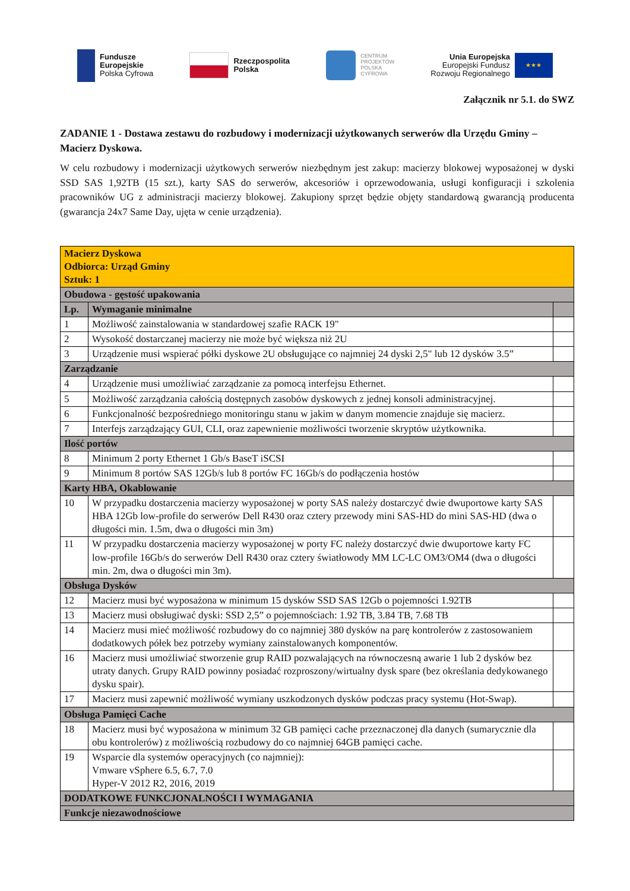Fundusze
Europejskie
Polska Cyfrowa
Rzeczpospolita
Polska
CENTRUM
PROJEKTÓW
POLSKA
CYFROWA
Unia Europejska
Europejski Fundusz
Rozwoju Regionalnego
★★★
Załącznik nr 5.1. do SWZ
ZADANIE 1 - Dostawa zestawu do rozbudowy i modernizacji użytkowanych serwerów dla Urzędu Gminy – Macierz Dyskowa.
W celu rozbudowy i modernizacji użytkowych serwerów niezbędnym jest zakup: macierzy blokowej wyposażonej w dyski SSD SAS 1,92TB (15 szt.), karty SAS do serwerów, akcesoriów i oprzewodowania, usługi konfiguracji i szkolenia pracowników UG z administracji macierzy blokowej. Zakupiony sprzęt będzie objęty standardową gwarancją producenta (gwarancja 24x7 Same Day, ujęta w cenie urządzenia).
| Macierz Dyskowa Odbiorca: Urząd Gminy Sztuk: 1 | | |
| Obudowa - gęstość upakowania | | |
| Lp. | Wymaganie minimalne | |
| 1 | Możliwość zainstalowania w standardowej szafie RACK 19" | |
| 2 | Wysokość dostarczanej macierzy nie może być większa niż 2U | |
| 3 | Urządzenie musi wspierać półki dyskowe 2U obsługujące co najmniej 24 dyski 2,5" lub 12 dysków 3.5” | |
| Zarządzanie | | |
| 4 | Urządzenie musi umożliwiać zarządzanie za pomocą interfejsu Ethernet. | |
| 5 | Możliwość zarządzania całością dostępnych zasobów dyskowych z jednej konsoli administracyjnej. | |
| 6 | Funkcjonalność bezpośredniego monitoringu stanu w jakim w danym momencie znajduje się macierz. | |
| 7 | Interfejs zarządzający GUI, CLI, oraz zapewnienie możliwości tworzenie skryptów użytkownika. | |
| Ilość portów | | |
| 8 | Minimum 2 porty Ethernet 1 Gb/s BaseT iSCSI | |
| 9 | Minimum 8 portów SAS 12Gb/s lub 8 portów FC 16Gb/s do podłączenia hostów | |
| Karty HBA, Okablowanie | | |
| 10 | W przypadku dostarczenia macierzy wyposażonej w porty SAS należy dostarczyć dwie dwuportowe karty SAS HBA 12Gb low-profile do serwerów Dell R430 oraz cztery przewody mini SAS-HD do mini SAS-HD (dwa o długości min. 1.5m, dwa o długości min 3m) | |
| 11 | W przypadku dostarczenia macierzy wyposażonej w porty FC należy dostarczyć dwie dwuportowe karty FC low-profile 16Gb/s do serwerów Dell R430 oraz cztery światłowody MM LC-LC OM3/OM4 (dwa o długości min. 2m, dwa o długości min 3m). | |
| Obsługa Dysków | | |
| 12 | Macierz musi być wyposażona w minimum 15 dysków SSD SAS 12Gb o pojemności 1.92TB | |
| 13 | Macierz musi obsługiwać dyski: SSD 2,5” o pojemnościach: 1.92 TB, 3.84 TB, 7.68 TB | |
| 14 | Macierz musi mieć możliwość rozbudowy do co najmniej 380 dysków na parę kontrolerów z zastosowaniem dodatkowych półek bez potrzeby wymiany zainstalowanych komponentów. | |
| 16 | Macierz musi umożliwiać stworzenie grup RAID pozwalających na równoczesną awarie 1 lub 2 dysków bez utraty danych. Grupy RAID powinny posiadać rozproszony/wirtualny dysk spare (bez określania dedykowanego dysku spair). | |
| 17 | Macierz musi zapewnić możliwość wymiany uszkodzonych dysków podczas pracy systemu (Hot-Swap). | |
| Obsługa Pamięci Cache | | |
| 18 | Macierz musi być wyposażona w minimum 32 GB pamięci cache przeznaczonej dla danych (sumarycznie dla obu kontrolerów) z możliwością rozbudowy do co najmniej 64GB pamięci cache. | |
| 19 | Wsparcie dla systemów operacyjnych (co najmniej): Vmware vSphere 6.5, 6.7, 7.0 Hyper-V 2012 R2, 2016, 2019 | |
| DODATKOWE FUNKCJONALNOŚCI I WYMAGANIA | | |
| Funkcje niezawodnościowe | | |